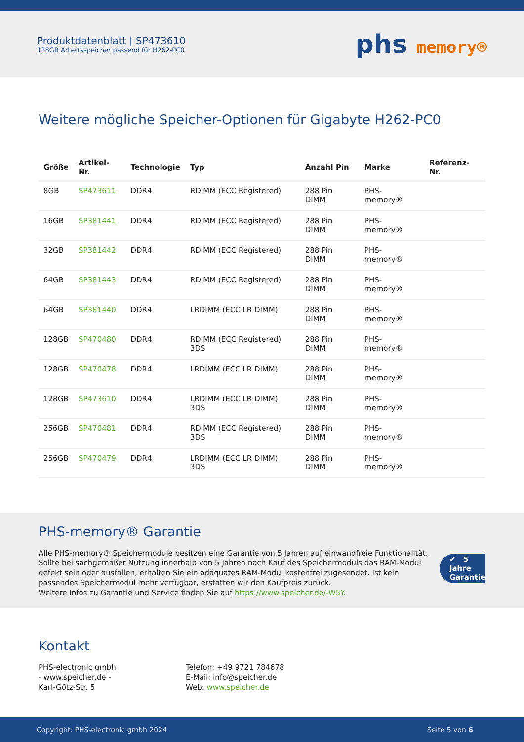Produktdatenblatt | SP473610
128GB Arbeitsspeicher passend für H262-PC0
phs memory®
Weitere mögliche Speicher-Optionen für Gigabyte H262-PC0
| Größe | Artikel-Nr. | Technologie | Typ | Anzahl Pin | Marke | Referenz-Nr. |
| --- | --- | --- | --- | --- | --- | --- |
| 8GB | SP473611 | DDR4 | RDIMM (ECC Registered) | 288 Pin DIMM | PHS-memory® | |
| 16GB | SP381441 | DDR4 | RDIMM (ECC Registered) | 288 Pin DIMM | PHS-memory® | |
| 32GB | SP381442 | DDR4 | RDIMM (ECC Registered) | 288 Pin DIMM | PHS-memory® | |
| 64GB | SP381443 | DDR4 | RDIMM (ECC Registered) | 288 Pin DIMM | PHS-memory® | |
| 64GB | SP381440 | DDR4 | LRDIMM (ECC LR DIMM) | 288 Pin DIMM | PHS-memory® | |
| 128GB | SP470480 | DDR4 | RDIMM (ECC Registered) 3DS | 288 Pin DIMM | PHS-memory® | |
| 128GB | SP470478 | DDR4 | LRDIMM (ECC LR DIMM) | 288 Pin DIMM | PHS-memory® | |
| 128GB | SP473610 | DDR4 | LRDIMM (ECC LR DIMM) 3DS | 288 Pin DIMM | PHS-memory® | |
| 256GB | SP470481 | DDR4 | RDIMM (ECC Registered) 3DS | 288 Pin DIMM | PHS-memory® | |
| 256GB | SP470479 | DDR4 | LRDIMM (ECC LR DIMM) 3DS | 288 Pin DIMM | PHS-memory® | |
PHS-memory® Garantie
Alle PHS-memory® Speichermodule besitzen eine Garantie von 5 Jahren auf einwandfreie Funktionalität. Sollte bei sachgemäßer Nutzung innerhalb von 5 Jahren nach Kauf des Speichermoduls das RAM-Modul defekt sein oder ausfallen, erhalten Sie ein adäquates RAM-Modul kostenfrei zugesendet. Ist kein passendes Speichermodul mehr verfügbar, erstatten wir den Kaufpreis zurück.
Weitere Infos zu Garantie und Service finden Sie auf https://www.speicher.de/-W5Y.
✔ 5 Jahre
Garantie
Kontakt
PHS-electronic gmbh
- www.speicher.de -
Karl-Götz-Str. 5
Telefon: +49 9721 784678
E-Mail: info@speicher.de
Web: www.speicher.de
Copyright: PHS-electronic gmbh 2024 Seite 5 von 6